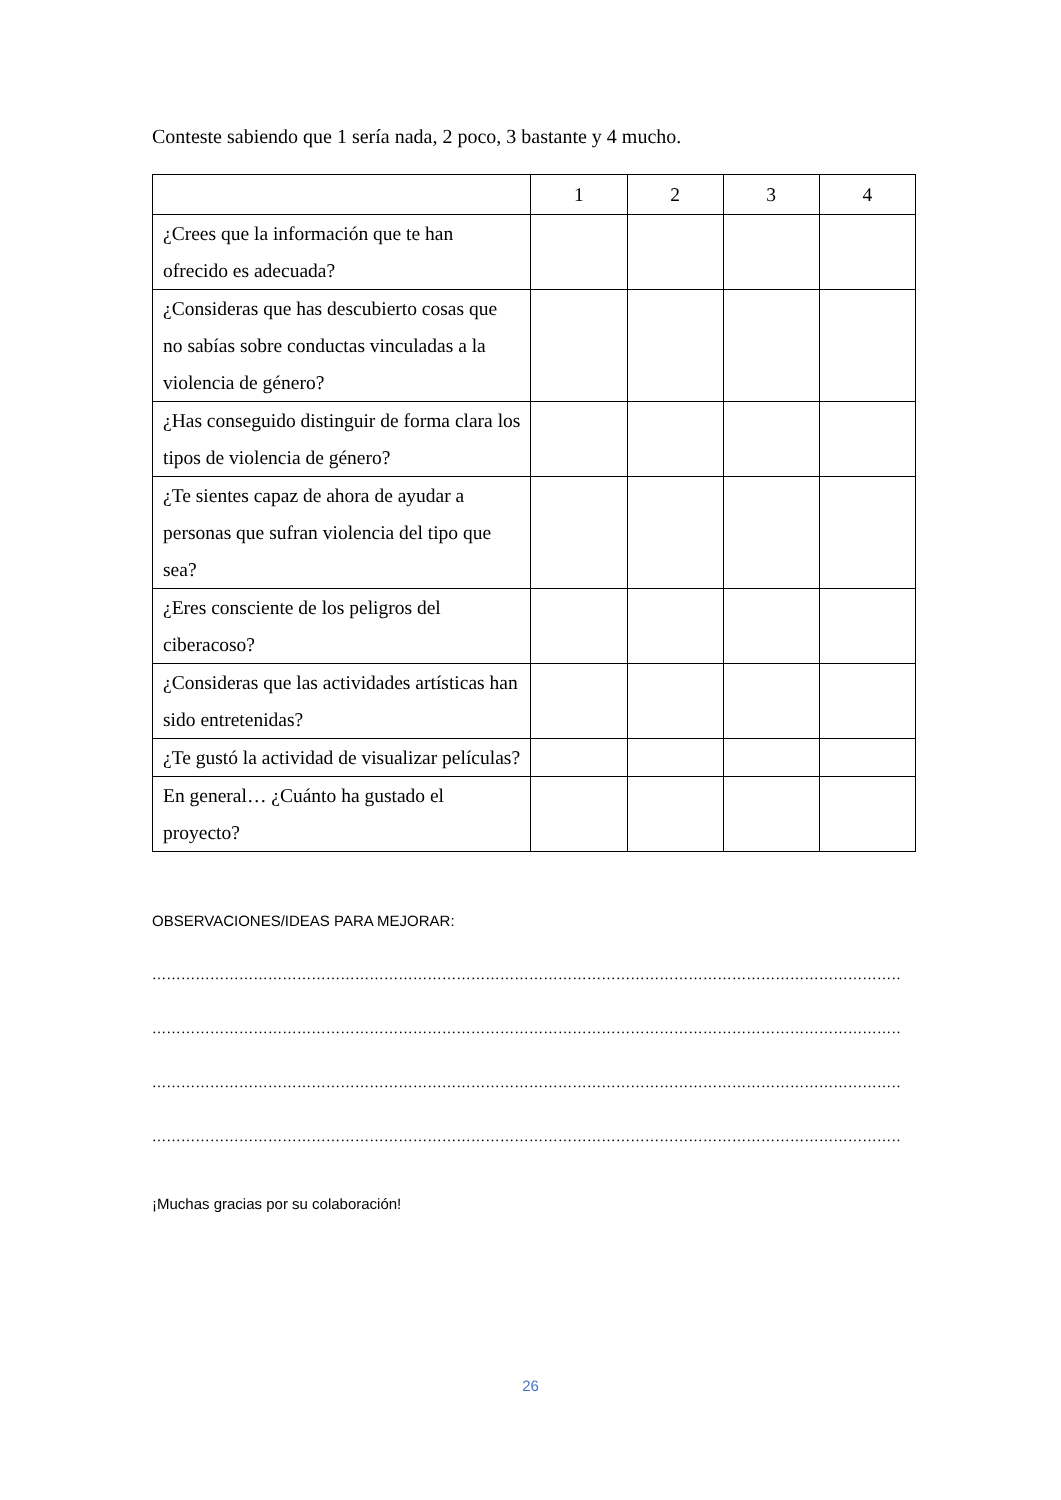Conteste sabiendo que 1 sería nada, 2 poco, 3 bastante y 4 mucho.
| | 1 | 2 | 3 | 4 |
| --- | --- | --- | --- | --- |
| ¿Crees que la información que te han ofrecido es adecuada? | | | | |
| ¿Consideras que has descubierto cosas que no sabías sobre conductas vinculadas a la violencia de género? | | | | |
| ¿Has conseguido distinguir de forma clara los tipos de violencia de género? | | | | |
| ¿Te sientes capaz de ahora de ayudar a personas que sufran violencia del tipo que sea? | | | | |
| ¿Eres consciente de los peligros del ciberacoso? | | | | |
| ¿Consideras que las actividades artísticas han sido entretenidas? | | | | |
| ¿Te gustó la actividad de visualizar películas? | | | | |
| En general… ¿Cuánto ha gustado el proyecto? | | | | |
OBSERVACIONES/IDEAS PARA MEJORAR:
……………………………………………………………………………………………………………………………………………………
……………………………………………………………………………………………………………………………………………………
……………………………………………………………………………………………………………………………………………………
……………………………………………………………………………………………………………………………………………………
¡Muchas gracias por su colaboración!
26